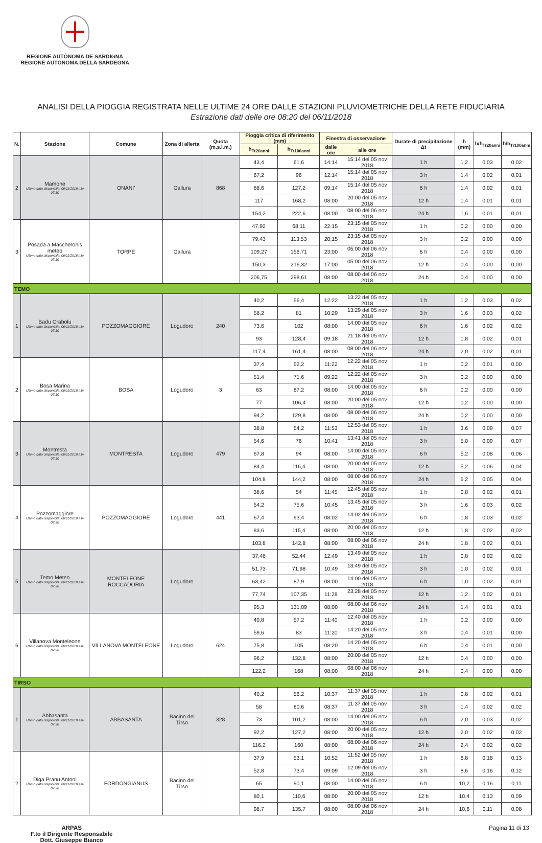REGIONE AUTÒNOMA DE SARDIGNA
REGIONE AUTONOMA DELLA SARDEGNA
ANALISI DELLA PIOGGIA REGISTRATA NELLE ULTIME 24 ORE DALLE STAZIONI PLUVIOMETRICHE DELLA RETE FIDUCIARIA
Estrazione dati delle ore 08:20 del 06/11/2018
| N. | Stazione | Comune | Zona di allerta | Quota (m.s.l.m.) | Pioggia critica di riferimento (mm) | | Finestra di osservazione | | Durate di precipitazione Δt | h (mm) | h/h<sub>Tr20anni</sub> | h/h<sub>Tr100anni</sub> |
| --- | --- | --- | --- | --- | --- | --- | --- | --- | --- | --- | --- | --- |
| | | | | | h<sub>Tr20anni</sub> | h<sub>Tr100anni</sub> | dalle ore | alle ore | | | | |
| 2 | Mamone Ultimo dato disponibile: 06/11/2018 alle 07:30 | ONANI' | Gallura | 868 | 43,4 | 61,6 | 14:14 | 15:14 del 05 nov 2018 | 1 h | 1,2 | 0,03 | 0,02 |
| | | | | | 67,2 | 96 | 12:14 | 15:14 del 05 nov 2018 | 3 h | 1,4 | 0,02 | 0,01 |
| | | | | | 88,6 | 127,2 | 09:14 | 15:14 del 05 nov 2018 | 6 h | 1,4 | 0,02 | 0,01 |
| | | | | | 117 | 168,2 | 08:00 | 20:00 del 05 nov 2018 | 12 h | 1,4 | 0,01 | 0,01 |
| | | | | | 154,2 | 222,6 | 08:00 | 08:00 del 06 nov 2018 | 24 h | 1,6 | 0,01 | 0,01 |
| 3 | Posada a Maccheronis meteo Ultimo dato disponibile: 06/11/2018 alle 07:30 | TORPE | Gallura | | 47,92 | 68,11 | 22:15 | 23:15 del 05 nov 2018 | 1 h | 0,2 | 0,00 | 0,00 |
| | | | | | 79,43 | 113,53 | 20:15 | 23:15 del 05 nov 2018 | 3 h | 0,2 | 0,00 | 0,00 |
| | | | | | 109,27 | 156,71 | 23:00 | 05:00 del 06 nov 2018 | 6 h | 0,4 | 0,00 | 0,00 |
| | | | | | 150,3 | 216,32 | 17:00 | 05:00 del 06 nov 2018 | 12 h | 0,4 | 0,00 | 0,00 |
| | | | | | 206,75 | 298,61 | 08:00 | 08:00 del 06 nov 2018 | 24 h | 0,4 | 0,00 | 0,00 |
| TEMO | | | | | | | | | | | | |
| 1 | Badu Crabolu Ultimo dato disponibile: 06/11/2018 alle 07:30 | POZZOMAGGIORE | Logudoro | 240 | 40,2 | 56,4 | 12:22 | 13:22 del 05 nov 2018 | 1 h | 1,2 | 0,03 | 0,02 |
| | | | | | 58,2 | 81 | 10:29 | 13:29 del 05 nov 2018 | 3 h | 1,6 | 0,03 | 0,02 |
| | | | | | 73,6 | 102 | 08:00 | 14:00 del 05 nov 2018 | 6 h | 1,6 | 0,02 | 0,02 |
| | | | | | 93 | 128,4 | 09:18 | 21:18 del 05 nov 2018 | 12 h | 1,8 | 0,02 | 0,01 |
| | | | | | 117,4 | 161,4 | 08:00 | 08:00 del 06 nov 2018 | 24 h | 2,0 | 0,02 | 0,01 |
| 2 | Bosa Marina Ultimo dato disponibile: 06/11/2018 alle 07:30 | BOSA | Logudoro | 3 | 37,4 | 52,2 | 11:22 | 12:22 del 05 nov 2018 | 1 h | 0,2 | 0,01 | 0,00 |
| | | | | | 51,4 | 71,6 | 09:22 | 12:22 del 05 nov 2018 | 3 h | 0,2 | 0,00 | 0,00 |
| | | | | | 63 | 87,2 | 08:00 | 14:00 del 05 nov 2018 | 6 h | 0,2 | 0,00 | 0,00 |
| | | | | | 77 | 106,4 | 08:00 | 20:00 del 05 nov 2018 | 12 h | 0,2 | 0,00 | 0,00 |
| | | | | | 94,2 | 129,8 | 08:00 | 08:00 del 06 nov 2018 | 24 h | 0,2 | 0,00 | 0,00 |
| 3 | Montresta Ultimo dato disponibile: 06/11/2018 alle 07:30 | MONTRESTA | Logudoro | 479 | 38,8 | 54,2 | 11:53 | 12:53 del 05 nov 2018 | 1 h | 3,6 | 0,09 | 0,07 |
| | | | | | 54,6 | 76 | 10:41 | 13:41 del 05 nov 2018 | 3 h | 5,0 | 0,09 | 0,07 |
| | | | | | 67,8 | 94 | 08:00 | 14:00 del 05 nov 2018 | 6 h | 5,2 | 0,08 | 0,06 |
| | | | | | 84,4 | 116,4 | 08:00 | 20:00 del 05 nov 2018 | 12 h | 5,2 | 0,06 | 0,04 |
| | | | | | 104,8 | 144,2 | 08:00 | 08:00 del 06 nov 2018 | 24 h | 5,2 | 0,05 | 0,04 |
| 4 | Pozzomaggiore Ultimo dato disponibile: 06/11/2018 alle 07:30 | POZZOMAGGIORE | Logudoro | 441 | 38,6 | 54 | 11:45 | 12:45 del 05 nov 2018 | 1 h | 0,8 | 0,02 | 0,01 |
| | | | | | 54,2 | 75,6 | 10:45 | 13:45 del 05 nov 2018 | 3 h | 1,6 | 0,03 | 0,02 |
| | | | | | 67,4 | 93,4 | 08:02 | 14:02 del 05 nov 2018 | 6 h | 1,8 | 0,03 | 0,02 |
| | | | | | 83,6 | 115,4 | 08:00 | 20:00 del 05 nov 2018 | 12 h | 1,8 | 0,02 | 0,02 |
| | | | | | 103,8 | 142,8 | 08:00 | 08:00 del 06 nov 2018 | 24 h | 1,8 | 0,02 | 0,01 |
| 5 | Temo Meteo Ultimo dato disponibile: 06/11/2018 alle 07:30 | MONTELEONE ROCCADORIA | Logudoro | | 37,46 | 52,44 | 12:49 | 13:49 del 05 nov 2018 | 1 h | 0,8 | 0,02 | 0,02 |
| | | | | | 51,73 | 71,98 | 10:49 | 13:49 del 05 nov 2018 | 3 h | 1,0 | 0,02 | 0,01 |
| | | | | | 63,42 | 87,9 | 08:00 | 14:00 del 05 nov 2018 | 6 h | 1,0 | 0,02 | 0,01 |
| | | | | | 77,74 | 107,35 | 11:28 | 23:28 del 05 nov 2018 | 12 h | 1,2 | 0,02 | 0,01 |
| | | | | | 95,3 | 131,09 | 08:00 | 08:00 del 06 nov 2018 | 24 h | 1,4 | 0,01 | 0,01 |
| 6 | Villanova Monteleone Ultimo dato disponibile: 06/11/2018 alle 07:30 | VILLANOVA MONTELEONE | Logudoro | 624 | 40,8 | 57,2 | 11:40 | 12:40 del 05 nov 2018 | 1 h | 0,2 | 0,00 | 0,00 |
| | | | | | 59,6 | 83 | 11:20 | 14:20 del 05 nov 2018 | 3 h | 0,4 | 0,01 | 0,00 |
| | | | | | 75,8 | 105 | 08:20 | 14:20 del 05 nov 2018 | 6 h | 0,4 | 0,01 | 0,00 |
| | | | | | 96,2 | 132,8 | 08:00 | 20:00 del 05 nov 2018 | 12 h | 0,4 | 0,00 | 0,00 |
| | | | | | 122,2 | 168 | 08:00 | 08:00 del 06 nov 2018 | 24 h | 0,4 | 0,00 | 0,00 |
| TIRSO | | | | | | | | | | | | |
| 1 | Abbasanta Ultimo dato disponibile: 06/11/2018 alle 07:30 | ABBASANTA | Bacino del Tirso | 328 | 40,2 | 56,2 | 10:37 | 11:37 del 05 nov 2018 | 1 h | 0,8 | 0,02 | 0,01 |
| | | | | | 58 | 80,6 | 08:37 | 11:37 del 05 nov 2018 | 3 h | 1,4 | 0,02 | 0,02 |
| | | | | | 73 | 101,2 | 08:00 | 14:00 del 05 nov 2018 | 6 h | 2,0 | 0,03 | 0,02 |
| | | | | | 92,2 | 127,2 | 08:00 | 20:00 del 05 nov 2018 | 12 h | 2,0 | 0,02 | 0,02 |
| | | | | | 116,2 | 160 | 08:00 | 08:00 del 06 nov 2018 | 24 h | 2,4 | 0,02 | 0,02 |
| 2 | Diga Pranu Antoni Ultimo dato disponibile: 06/11/2018 alle 07:30 | FORDONGIANUS | Bacino del Tirso | | 37,9 | 53,1 | 10:52 | 11:52 del 05 nov 2018 | 1 h | 6,8 | 0,18 | 0,13 |
| | | | | | 52,8 | 73,4 | 09:09 | 12:09 del 05 nov 2018 | 3 h | 8,6 | 0,16 | 0,12 |
| | | | | | 65 | 90,1 | 08:00 | 14:00 del 05 nov 2018 | 6 h | 10,2 | 0,16 | 0,11 |
| | | | | | 80,1 | 110,6 | 08:00 | 20:00 del 05 nov 2018 | 12 h | 10,4 | 0,13 | 0,09 |
| | | | | | 98,7 | 135,7 | 08:00 | 08:00 del 06 nov 2018 | 24 h | 10,6 | 0,11 | 0,08 |
ARPAS
F.to il Dirigente Responsabile
Dott. Giuseppe Bianco
Pagina 11 di 13